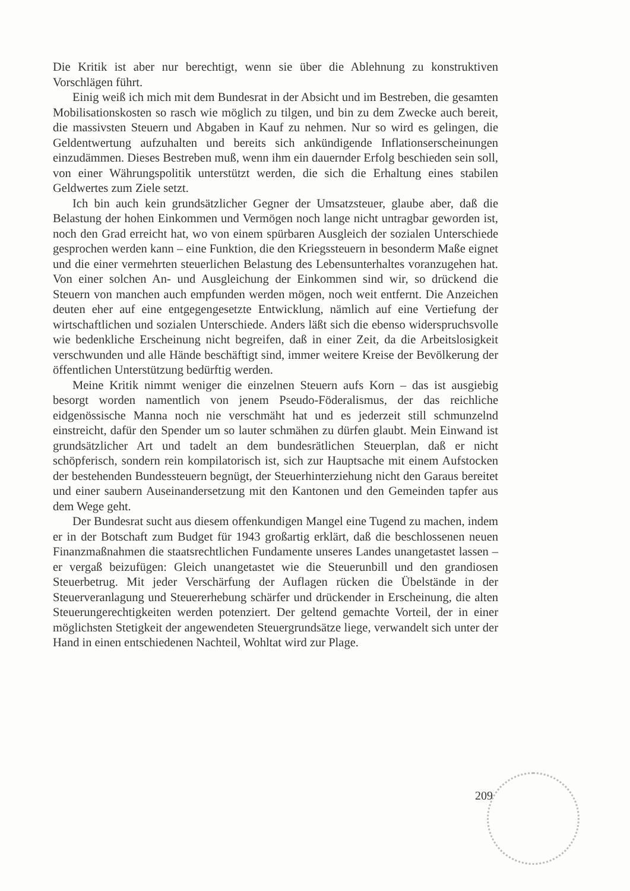Die Kritik ist aber nur berechtigt, wenn sie über die Ablehnung zu konstruktiven Vorschlägen führt.
Einig weiß ich mich mit dem Bundesrat in der Absicht und im Bestreben, die gesamten Mobilisationskosten so rasch wie möglich zu tilgen, und bin zu dem Zwecke auch bereit, die massivsten Steuern und Abgaben in Kauf zu nehmen. Nur so wird es gelingen, die Geldentwertung aufzuhalten und bereits sich ankündigende Inflationserscheinungen einzudämmen. Dieses Bestreben muß, wenn ihm ein dauernder Erfolg beschieden sein soll, von einer Währungspolitik unterstützt werden, die sich die Erhaltung eines stabilen Geldwertes zum Ziele setzt.
Ich bin auch kein grundsätzlicher Gegner der Umsatzsteuer, glaube aber, daß die Belastung der hohen Einkommen und Vermögen noch lange nicht untragbar geworden ist, noch den Grad erreicht hat, wo von einem spürbaren Ausgleich der sozialen Unterschiede gesprochen werden kann – eine Funktion, die den Kriegssteuern in besonderm Maße eignet und die einer vermehrten steuerlichen Belastung des Lebensunterhaltes voranzugehen hat. Von einer solchen An- und Ausgleichung der Einkommen sind wir, so drückend die Steuern von manchen auch empfunden werden mögen, noch weit entfernt. Die Anzeichen deuten eher auf eine entgegengesetzte Entwicklung, nämlich auf eine Vertiefung der wirtschaftlichen und sozialen Unterschiede. Anders läßt sich die ebenso widerspruchsvolle wie bedenkliche Erscheinung nicht begreifen, daß in einer Zeit, da die Arbeitslosigkeit verschwunden und alle Hände beschäftigt sind, immer weitere Kreise der Bevölkerung der öffentlichen Unterstützung bedürftig werden.
Meine Kritik nimmt weniger die einzelnen Steuern aufs Korn – das ist ausgiebig besorgt worden namentlich von jenem Pseudo-Föderalismus, der das reichliche eidgenössische Manna noch nie verschmäht hat und es jederzeit still schmunzelnd einstreicht, dafür den Spender um so lauter schmähen zu dürfen glaubt. Mein Einwand ist grundsätzlicher Art und tadelt an dem bundesrätlichen Steuerplan, daß er nicht schöpferisch, sondern rein kompilatorisch ist, sich zur Hauptsache mit einem Aufstocken der bestehenden Bundessteuern begnügt, der Steuerhinterziehung nicht den Garaus bereitet und einer saubern Auseinandersetzung mit den Kantonen und den Gemeinden tapfer aus dem Wege geht.
Der Bundesrat sucht aus diesem offenkundigen Mangel eine Tugend zu machen, indem er in der Botschaft zum Budget für 1943 großartig erklärt, daß die beschlossenen neuen Finanzmaßnahmen die staatsrechtlichen Fundamente unseres Landes unangetastet lassen – er vergaß beizufügen: Gleich unangetastet wie die Steuerunbill und den grandiosen Steuerbetrug. Mit jeder Verschärfung der Auflagen rücken die Übelstände in der Steuerveranlagung und Steuererhebung schärfer und drückender in Erscheinung, die alten Steuerungerechtigkeiten werden potenziert. Der geltend gemachte Vorteil, der in einer möglichsten Stetigkeit der angewendeten Steuergrundsätze liege, verwandelt sich unter der Hand in einen entschiedenen Nachteil, Wohltat wird zur Plage.
209